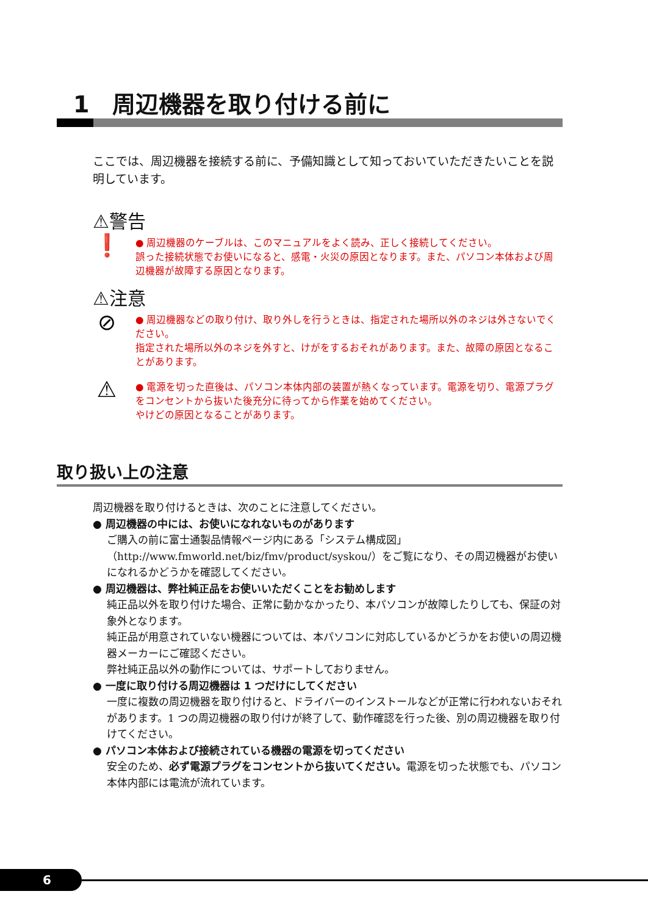1　周辺機器を取り付ける前に
ここでは、周辺機器を接続する前に、予備知識として知っておいていただきたいことを説明しています。
⚠警告
❗
● 周辺機器のケーブルは、このマニュアルをよく読み、正しく接続してください。
誤った接続状態でお使いになると、感電・火災の原因となります。また、パソコン本体および周辺機器が故障する原因となります。
⚠注意
⊘
● 周辺機器などの取り付け、取り外しを行うときは、指定された場所以外のネジは外さないでください。
指定された場所以外のネジを外すと、けがをするおそれがあります。また、故障の原因となることがあります。
⚠
● 電源を切った直後は、パソコン本体内部の装置が熱くなっています。電源を切り、電源プラグをコンセントから抜いた後充分に待ってから作業を始めてください。
やけどの原因となることがあります。
取り扱い上の注意
周辺機器を取り付けるときは、次のことに注意してください。
● 周辺機器の中には、お使いになれないものがあります
ご購入の前に富士通製品情報ページ内にある「システム構成図」（http://www.fmworld.net/biz/fmv/product/syskou/）をご覧になり、その周辺機器がお使いになれるかどうかを確認してください。
● 周辺機器は、弊社純正品をお使いいただくことをお勧めします
純正品以外を取り付けた場合、正常に動かなかったり、本パソコンが故障したりしても、保証の対象外となります。
純正品が用意されていない機器については、本パソコンに対応しているかどうかをお使いの周辺機器メーカーにご確認ください。
弊社純正品以外の動作については、サポートしておりません。
● 一度に取り付ける周辺機器は 1 つだけにしてください
一度に複数の周辺機器を取り付けると、ドライバーのインストールなどが正常に行われないおそれがあります。1 つの周辺機器の取り付けが終了して、動作確認を行った後、別の周辺機器を取り付けてください。
● パソコン本体および接続されている機器の電源を切ってください
安全のため、必ず電源プラグをコンセントから抜いてください。電源を切った状態でも、パソコン本体内部には電流が流れています。
6